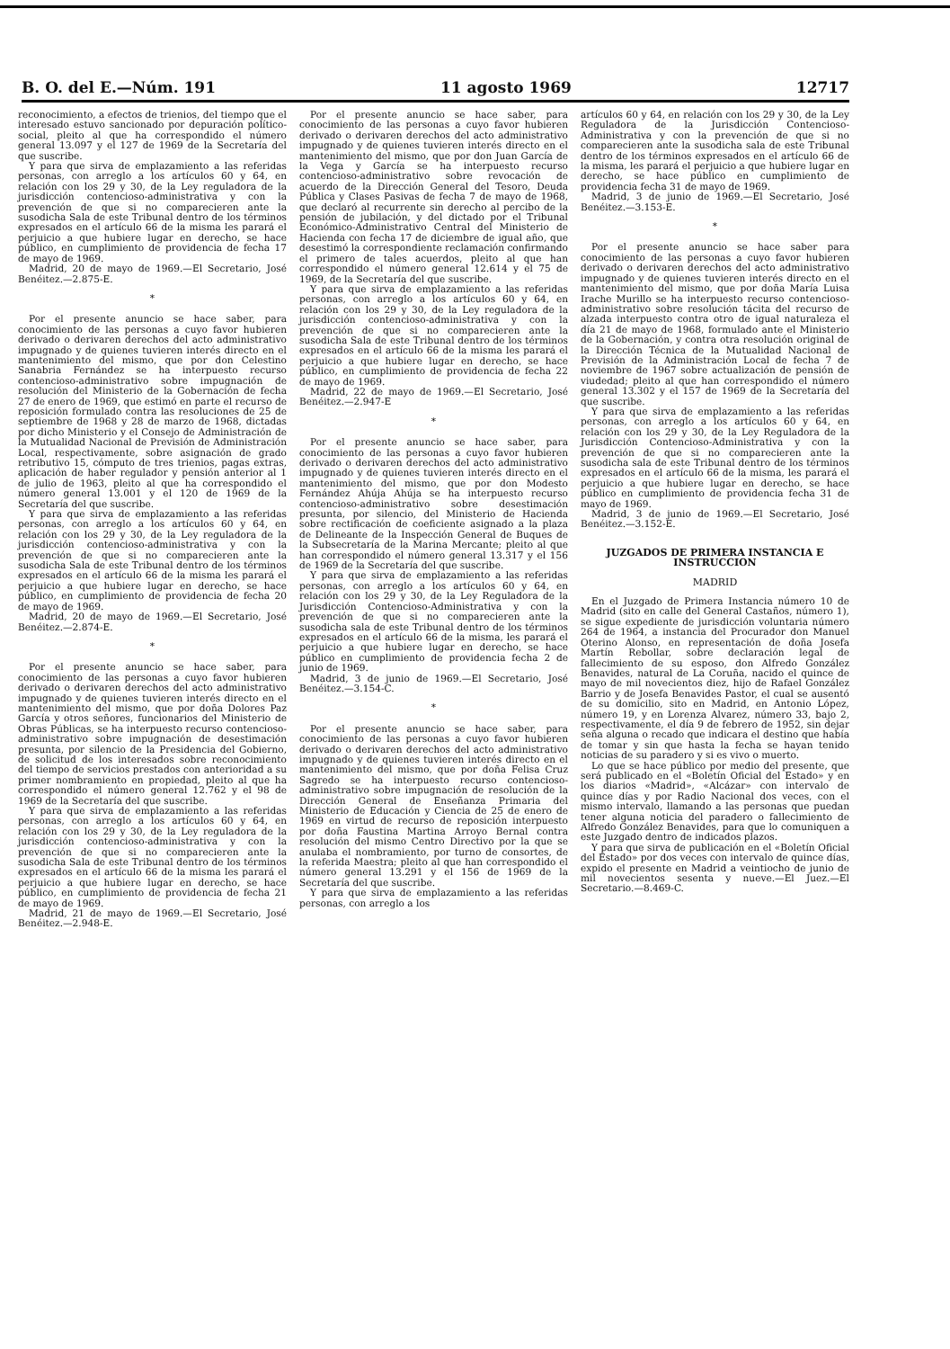B. O. del E.—Núm. 191 11 agosto 1969 12717
reconocimiento, a efectos de trienios, del tiempo que el interesado estuvo sancionado por depuración político-social, pleito al que ha correspondido el número general 13.097 y el 127 de 1969 de la Secretaría del que suscribe.
Y para que sirva de emplazamiento a las referidas personas, con arreglo a los artículos 60 y 64, en relación con los 29 y 30, de la Ley reguladora de la jurisdicción contencioso-administrativa y con la prevención de que si no comparecieren ante la susodicha Sala de este Tribunal dentro de los términos expresados en el artículo 66 de la misma les parará el perjuicio a que hubiere lugar en derecho, se hace público, en cumplimiento de providencia de fecha 17 de mayo de 1969.
Madrid, 20 de mayo de 1969.—El Secretario, José Benéitez.—2.875-E.
*
Por el presente anuncio se hace saber, para conocimiento de las personas a cuyo favor hubieren derivado o derivaren derechos del acto administrativo impugnado y de quienes tuvieren interés directo en el mantenimiento del mismo, que por don Celestino Sanabria Fernández se ha interpuesto recurso contencioso-administrativo sobre impugnación de resolución del Ministerio de la Gobernación de fecha 27 de enero de 1969, que estimó en parte el recurso de reposición formulado contra las resoluciones de 25 de septiembre de 1968 y 28 de marzo de 1968, dictadas por dicho Ministerio y el Consejo de Administración de la Mutualidad Nacional de Previsión de Administración Local, respectivamente, sobre asignación de grado retributivo 15, cómputo de tres trienios, pagas extras, aplicación de haber regulador y pensión anterior al 1 de julio de 1963, pleito al que ha correspondido el número general 13.001 y el 120 de 1969 de la Secretaría del que suscribe.
Y para que sirva de emplazamiento a las referidas personas, con arreglo a los artículos 60 y 64, en relación con los 29 y 30, de la Ley reguladora de la jurisdicción contencioso-administrativa y con la prevención de que si no comparecieren ante la susodicha Sala de este Tribunal dentro de los términos expresados en el artículo 66 de la misma les parará el perjuicio a que hubiere lugar en derecho, se hace público, en cumplimiento de providencia de fecha 20 de mayo de 1969.
Madrid, 20 de mayo de 1969.—El Secretario, José Benéitez.—2.874-E.
*
Por el presente anuncio se hace saber, para conocimiento de las personas a cuyo favor hubieren derivado o derivaren derechos del acto administrativo impugnado y de quienes tuvieren interés directo en el mantenimiento del mismo, que por doña Dolores Paz García y otros señores, funcionarios del Ministerio de Obras Públicas, se ha interpuesto recurso contencioso-administrativo sobre impugnación de desestimación presunta, por silencio de la Presidencia del Gobierno, de solicitud de los interesados sobre reconocimiento del tiempo de servicios prestados con anterioridad a su primer nombramiento en propiedad, pleito al que ha correspondido el número general 12.762 y el 98 de 1969 de la Secretaría del que suscribe.
Y para que sirva de emplazamiento a las referidas personas, con arreglo a los artículos 60 y 64, en relación con los 29 y 30, de la Ley reguladora de la jurisdicción contencioso-administrativa y con la prevención de que si no comparecieren ante la susodicha Sala de este Tribunal dentro de los términos expresados en el artículo 66 de la misma les parará el perjuicio a que hubiere lugar en derecho, se hace público, en cumplimiento de providencia de fecha 21 de mayo de 1969.
Madrid, 21 de mayo de 1969.—El Secretario, José Benéitez.—2.948-E.
Por el presente anuncio se hace saber, para conocimiento de las personas a cuyo favor hubieren derivado o derivaren derechos del acto administrativo impugnado y de quienes tuvieren interés directo en el mantenimiento del mismo, que por don Juan García de la Vega y García se ha interpuesto recurso contencioso-administrativo sobre revocación de acuerdo de la Dirección General del Tesoro, Deuda Pública y Clases Pasivas de fecha 7 de mayo de 1968, que declaró al recurrente sin derecho al percibo de la pensión de jubilación, y del dictado por el Tribunal Económico-Administrativo Central del Ministerio de Hacienda con fecha 17 de diciembre de igual año, que desestimó la correspondiente reclamación confirmando el primero de tales acuerdos, pleito al que han correspondido el número general 12.614 y el 75 de 1969, de la Secretaría del que suscribe.
Y para que sirva de emplazamiento a las referidas personas, con arreglo a los artículos 60 y 64, en relación con los 29 y 30, de la Ley reguladora de la jurisdicción contencioso-administrativa y con la prevención de que si no comparecieren ante la susodicha Sala de este Tribunal dentro de los términos expresados en el artículo 66 de la misma les parará el perjuicio a que hubiere lugar en derecho, se hace público, en cumplimiento de providencia de fecha 22 de mayo de 1969.
Madrid, 22 de mayo de 1969.—El Secretario, José Benéitez.—2.947-E
*
Por el presente anuncio se hace saber, para conocimiento de las personas a cuyo favor hubieren derivado o derivaren derechos del acto administrativo impugnado y de quienes tuvieren interés directo en el mantenimiento del mismo, que por don Modesto Fernández Ahúja Ahúja se ha interpuesto recurso contencioso-administrativo sobre desestimación presunta, por silencio, del Ministerio de Hacienda sobre rectificación de coeficiente asignado a la plaza de Delineante de la Inspección General de Buques de la Subsecretaría de la Marina Mercante; pleito al que han correspondido el número general 13.317 y el 156 de 1969 de la Secretaría del que suscribe.
Y para que sirva de emplazamiento a las referidas personas, con arreglo a los artículos 60 y 64, en relación con los 29 y 30, de la Ley Reguladora de la Jurisdicción Contencioso-Administrativa y con la prevención de que si no comparecieren ante la susodicha sala de este Tribunal dentro de los términos expresados en el artículo 66 de la misma, les parará el perjuicio a que hubiere lugar en derecho, se hace público en cumplimiento de providencia fecha 2 de junio de 1969.
Madrid, 3 de junio de 1969.—El Secretario, José Benéitez.—3.154-C.
*
Por el presente anuncio se hace saber, para conocimiento de las personas a cuyo favor hubieren derivado o derivaren derechos del acto administrativo impugnado y de quienes tuvieren interés directo en el mantenimiento del mismo, que por doña Felisa Cruz Sagredo se ha interpuesto recurso contencioso-administrativo sobre impugnación de resolución de la Dirección General de Enseñanza Primaria del Ministerio de Educación y Ciencia de 25 de enero de 1969 en virtud de recurso de reposición interpuesto por doña Faustina Martina Arroyo Bernal contra resolución del mismo Centro Directivo por la que se anulaba el nombramiento, por turno de consortes, de la referida Maestra; pleito al que han correspondido el número general 13.291 y el 156 de 1969 de la Secretaría del que suscribe.
Y para que sirva de emplazamiento a las referidas personas, con arreglo a los
artículos 60 y 64, en relación con los 29 y 30, de la Ley Reguladora de la Jurisdicción Contencioso-Administrativa y con la prevención de que si no comparecieren ante la susodicha sala de este Tribunal dentro de los términos expresados en el artículo 66 de la misma, les parará el perjuicio a que hubiere lugar en derecho, se hace público en cumplimiento de providencia fecha 31 de mayo de 1969.
Madrid, 3 de junio de 1969.—El Secretario, José Benéitez.—3.153-E.
*
Por el presente anuncio se hace saber para conocimiento de las personas a cuyo favor hubieren derivado o derivaren derechos del acto administrativo impugnado y de quienes tuvieren interés directo en el mantenimiento del mismo, que por doña María Luisa Irache Murillo se ha interpuesto recurso contencioso-administrativo sobre resolución tácita del recurso de alzada interpuesto contra otro de igual naturaleza el día 21 de mayo de 1968, formulado ante el Ministerio de la Gobernación, y contra otra resolución original de la Dirección Técnica de la Mutualidad Nacional de Previsión de la Administración Local de fecha 7 de noviembre de 1967 sobre actualización de pensión de viudedad; pleito al que han correspondido el número general 13.302 y el 157 de 1969 de la Secretaría del que suscribe.
Y para que sirva de emplazamiento a las referidas personas, con arreglo a los artículos 60 y 64, en relación con los 29 y 30, de la Ley Reguladora de la Jurisdicción Contencioso-Administrativa y con la prevención de que si no comparecieren ante la susodicha sala de este Tribunal dentro de los términos expresados en el artículo 66 de la misma, les parará el perjuicio a que hubiere lugar en derecho, se hace público en cumplimiento de providencia fecha 31 de mayo de 1969.
Madrid, 3 de junio de 1969.—El Secretario, José Benéitez.—3.152-E.
JUZGADOS DE PRIMERA INSTANCIA E INSTRUCCION
MADRID
En el Juzgado de Primera Instancia número 10 de Madrid (sito en calle del General Castaños, número 1), se sigue expediente de jurisdicción voluntaria número 264 de 1964, a instancia del Procurador don Manuel Oterino Alonso, en representación de doña Josefa Martín Rebollar, sobre declaración legal de fallecimiento de su esposo, don Alfredo González Benavides, natural de La Coruña, nacido el quince de mayo de mil novecientos diez, hijo de Rafael González Barrio y de Josefa Benavides Pastor, el cual se ausentó de su domicilio, sito en Madrid, en Antonio López, número 19, y en Lorenza Alvarez, número 33, bajo 2, respectivamente, el día 9 de febrero de 1952, sin dejar seña alguna o recado que indicara el destino que había de tomar y sin que hasta la fecha se hayan tenido noticias de su paradero y si es vivo o muerto.
Lo que se hace público por medio del presente, que será publicado en el «Boletín Oficial del Estado» y en los diarios «Madrid», «Alcázar» con intervalo de quince días y por Radio Nacional dos veces, con el mismo intervalo, llamando a las personas que puedan tener alguna noticia del paradero o fallecimiento de Alfredo González Benavides, para que lo comuniquen a este Juzgado dentro de indicados plazos.
Y para que sirva de publicación en el «Boletín Oficial del Estado» por dos veces con intervalo de quince días, expido el presente en Madrid a veintiocho de junio de mil novecientos sesenta y nueve.—El Juez.—El Secretario.—8.469-C.